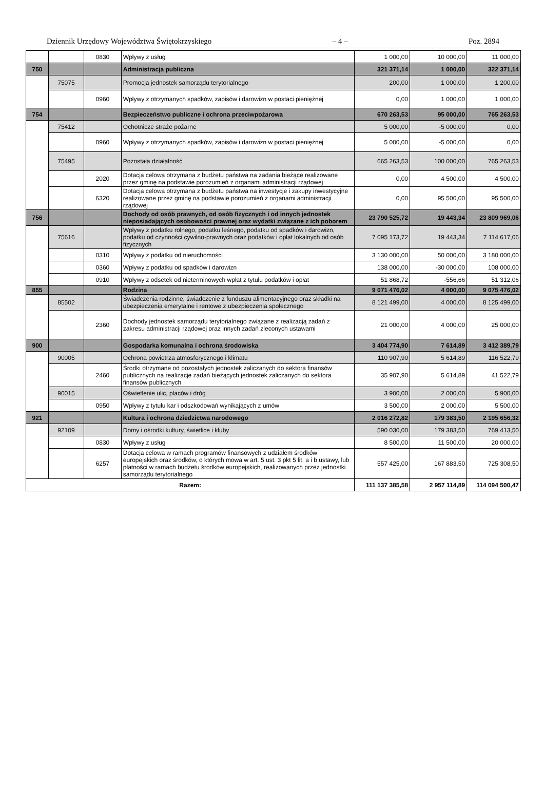Dziennik Urzędowy Województwa Świętokrzyskiego – 4 – Poz. 2894
| | | 0830 | Wpływy z usług | 1 000,00 | 10 000,00 | 11 000,00 |
| 750 | | | Administracja publiczna | 321 371,14 | 1 000,00 | 322 371,14 |
| | 75075 | | Promocja jednostek samorządu terytorialnego | 200,00 | 1 000,00 | 1 200,00 |
| | | 0960 | Wpływy z otrzymanych spadków, zapisów i darowizn w postaci pieniężnej | 0,00 | 1 000,00 | 1 000,00 |
| 754 | | | Bezpieczeństwo publiczne i ochrona przeciwpożarowa | 670 263,53 | 95 000,00 | 765 263,53 |
| | 75412 | | Ochotnicze straże pożarne | 5 000,00 | -5 000,00 | 0,00 |
| | | 0960 | Wpływy z otrzymanych spadków, zapisów i darowizn w postaci pieniężnej | 5 000,00 | -5 000,00 | 0,00 |
| | 75495 | | Pozostała działalność | 665 263,53 | 100 000,00 | 765 263,53 |
| | | 2020 | Dotacja celowa otrzymana z budżetu państwa na zadania bieżące realizowane przez gminę na podstawie porozumień z organami administracji rządowej | 0,00 | 4 500,00 | 4 500,00 |
| | | 6320 | Dotacja celowa otrzymana z budżetu państwa na inwestycje i zakupy inwestycyjne realizowane przez gminę na podstawie porozumień z organami administracji rządowej | 0,00 | 95 500,00 | 95 500,00 |
| 756 | | | Dochody od osób prawnych, od osób fizycznych i od innych jednostek nieposiadających osobowości prawnej oraz wydatki związane z ich poborem | 23 790 525,72 | 19 443,34 | 23 809 969,06 |
| | 75616 | | Wpływy z podatku rolnego, podatku leśnego, podatku od spadków i darowizn, podatku od czynności cywilno-prawnych oraz podatków i opłat lokalnych od osób fizycznych | 7 095 173,72 | 19 443,34 | 7 114 617,06 |
| | | 0310 | Wpływy z podatku od nieruchomości | 3 130 000,00 | 50 000,00 | 3 180 000,00 |
| | | 0360 | Wpływy z podatku od spadków i darowizn | 138 000,00 | -30 000,00 | 108 000,00 |
| | | 0910 | Wpływy z odsetek od nieterminowych wpłat z tytułu podatków i opłat | 51 868,72 | -556,66 | 51 312,06 |
| 855 | | | Rodzina | 9 071 476,02 | 4 000,00 | 9 075 476,02 |
| | 85502 | | Świadczenia rodzinne, świadczenie z funduszu alimentacyjnego oraz składki na ubezpieczenia emerytalne i rentowe z ubezpieczenia społecznego | 8 121 499,00 | 4 000,00 | 8 125 499,00 |
| | | 2360 | Dochody jednostek samorządu terytorialnego związane z realizacją zadań z zakresu administracji rządowej oraz innych zadań zleconych ustawami | 21 000,00 | 4 000,00 | 25 000,00 |
| 900 | | | Gospodarka komunalna i ochrona środowiska | 3 404 774,90 | 7 614,89 | 3 412 389,79 |
| | 90005 | | Ochrona powietrza atmosferycznego i klimatu | 110 907,90 | 5 614,89 | 116 522,79 |
| | | 2460 | Środki otrzymane od pozostałych jednostek zaliczanych do sektora finansów publicznych na realizacje zadań bieżących jednostek zaliczanych do sektora finansów publicznych | 35 907,90 | 5 614,89 | 41 522,79 |
| | 90015 | | Oświetlenie ulic, placów i dróg | 3 900,00 | 2 000,00 | 5 900,00 |
| | | 0950 | Wpływy z tytułu kar i odszkodowań wynikających z umów | 3 500,00 | 2 000,00 | 5 500,00 |
| 921 | | | Kultura i ochrona dziedzictwa narodowego | 2 016 272,82 | 179 383,50 | 2 195 656,32 |
| | 92109 | | Domy i ośrodki kultury, świetlice i kluby | 590 030,00 | 179 383,50 | 769 413,50 |
| | | 0830 | Wpływy z usług | 8 500,00 | 11 500,00 | 20 000,00 |
| | | 6257 | Dotacja celowa w ramach programów finansowych z udziałem środków europejskich oraz środków, o których mowa w art. 5 ust. 3 pkt 5 lit. a i b ustawy, lub płatności w ramach budżetu środków europejskich, realizowanych przez jednostki samorządu terytorialnego | 557 425,00 | 167 883,50 | 725 308,50 |
| Razem: | | | | 111 137 385,58 | 2 957 114,89 | 114 094 500,47 |